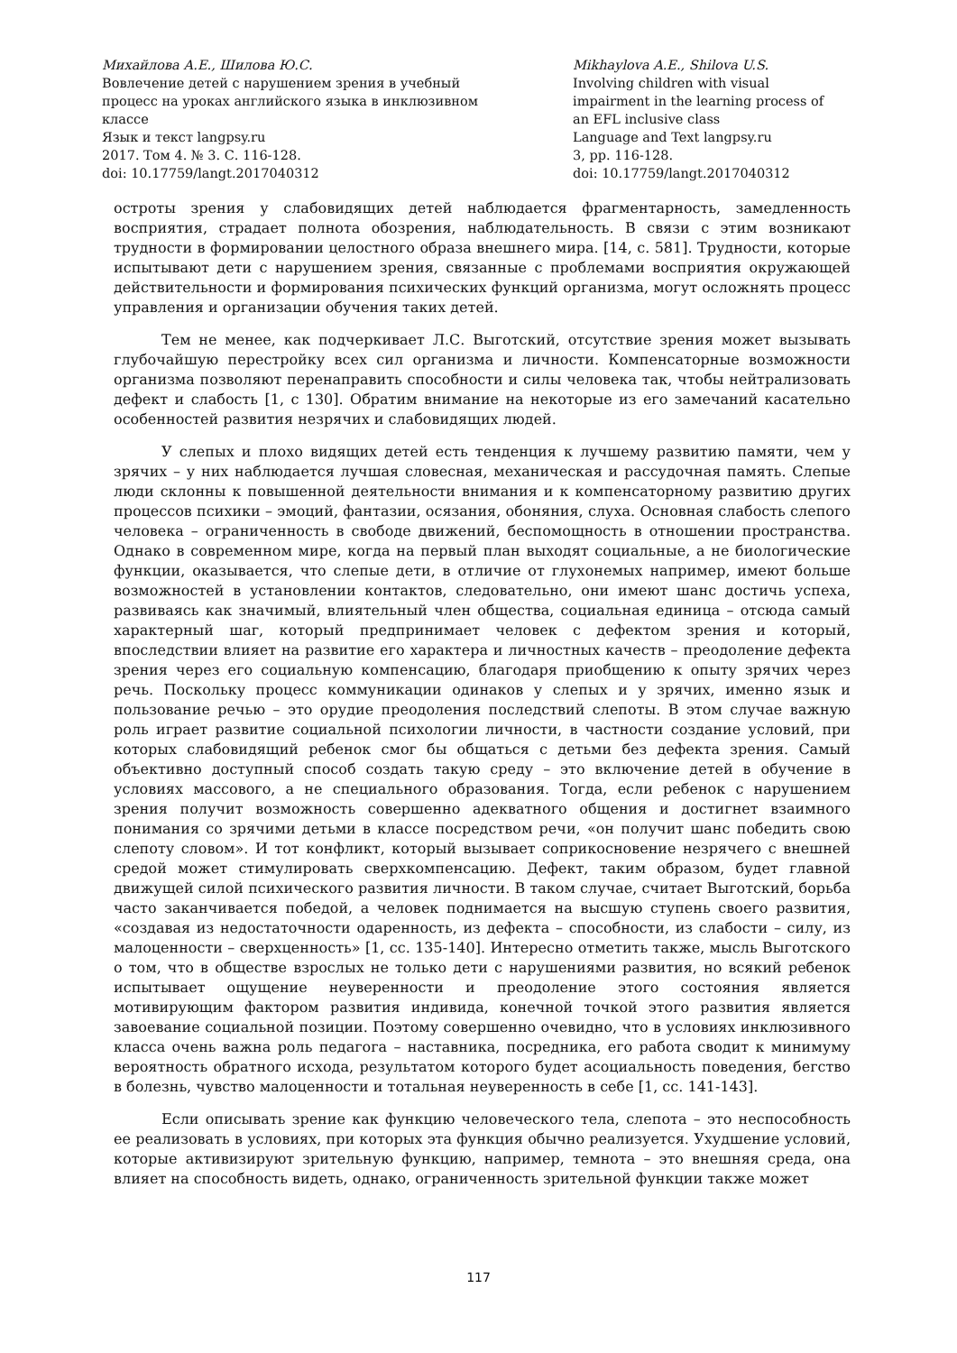Михайлова А.Е., Шилова Ю.С.
Вовлечение детей с нарушением зрения в учебный процесс на уроках английского языка в инклюзивном классе
Язык и текст langpsy.ru
2017. Том 4. № 3. С. 116-128.
doi: 10.17759/langt.2017040312
Mikhaylova A.E., Shilova U.S.
Involving children with visual impairment in the learning process of an EFL inclusive class
Language and Text langpsy.ru
3, pp. 116-128.
doi: 10.17759/langt.2017040312
остроты зрения у слабовидящих детей наблюдается фрагментарность, замедленность восприятия, страдает полнота обозрения, наблюдательность. В связи с этим возникают трудности в формировании целостного образа внешнего мира. [14, с. 581]. Трудности, которые испытывают дети с нарушением зрения, связанные с проблемами восприятия окружающей действительности и формирования психических функций организма, могут осложнять процесс управления и организации обучения таких детей.
Тем не менее, как подчеркивает Л.С. Выготский, отсутствие зрения может вызывать глубочайшую перестройку всех сил организма и личности. Компенсаторные возможности организма позволяют перенаправить способности и силы человека так, чтобы нейтрализовать дефект и слабость [1, с 130]. Обратим внимание на некоторые из его замечаний касательно особенностей развития незрячих и слабовидящих людей.
У слепых и плохо видящих детей есть тенденция к лучшему развитию памяти, чем у зрячих – у них наблюдается лучшая словесная, механическая и рассудочная память. Слепые люди склонны к повышенной деятельности внимания и к компенсаторному развитию других процессов психики – эмоций, фантазии, осязания, обоняния, слуха. Основная слабость слепого человека – ограниченность в свободе движений, беспомощность в отношении пространства. Однако в современном мире, когда на первый план выходят социальные, а не биологические функции, оказывается, что слепые дети, в отличие от глухонемых например, имеют больше возможностей в установлении контактов, следовательно, они имеют шанс достичь успеха, развиваясь как значимый, влиятельный член общества, социальная единица – отсюда самый характерный шаг, который предпринимает человек с дефектом зрения и который, впоследствии влияет на развитие его характера и личностных качеств – преодоление дефекта зрения через его социальную компенсацию, благодаря приобщению к опыту зрячих через речь. Поскольку процесс коммуникации одинаков у слепых и у зрячих, именно язык и пользование речью – это орудие преодоления последствий слепоты. В этом случае важную роль играет развитие социальной психологии личности, в частности создание условий, при которых слабовидящий ребенок смог бы общаться с детьми без дефекта зрения. Самый объективно доступный способ создать такую среду – это включение детей в обучение в условиях массового, а не специального образования. Тогда, если ребенок с нарушением зрения получит возможность совершенно адекватного общения и достигнет взаимного понимания со зрячими детьми в классе посредством речи, «он получит шанс победить свою слепоту словом». И тот конфликт, который вызывает соприкосновение незрячего с внешней средой может стимулировать сверхкомпенсацию. Дефект, таким образом, будет главной движущей силой психического развития личности. В таком случае, считает Выготский, борьба часто заканчивается победой, а человек поднимается на высшую ступень своего развития, «создавая из недостаточности одаренность, из дефекта – способности, из слабости – силу, из малоценности – сверхценность» [1, сс. 135-140]. Интересно отметить также, мысль Выготского о том, что в обществе взрослых не только дети с нарушениями развития, но всякий ребенок испытывает ощущение неуверенности и преодоление этого состояния является мотивирующим фактором развития индивида, конечной точкой этого развития является завоевание социальной позиции. Поэтому совершенно очевидно, что в условиях инклюзивного класса очень важна роль педагога – наставника, посредника, его работа сводит к минимуму вероятность обратного исхода, результатом которого будет асоциальность поведения, бегство в болезнь, чувство малоценности и тотальная неуверенность в себе [1, сс. 141-143].
Если описывать зрение как функцию человеческого тела, слепота – это неспособность ее реализовать в условиях, при которых эта функция обычно реализуется. Ухудшение условий, которые активизируют зрительную функцию, например, темнота – это внешняя среда, она влияет на способность видеть, однако, ограниченность зрительной функции также может
117